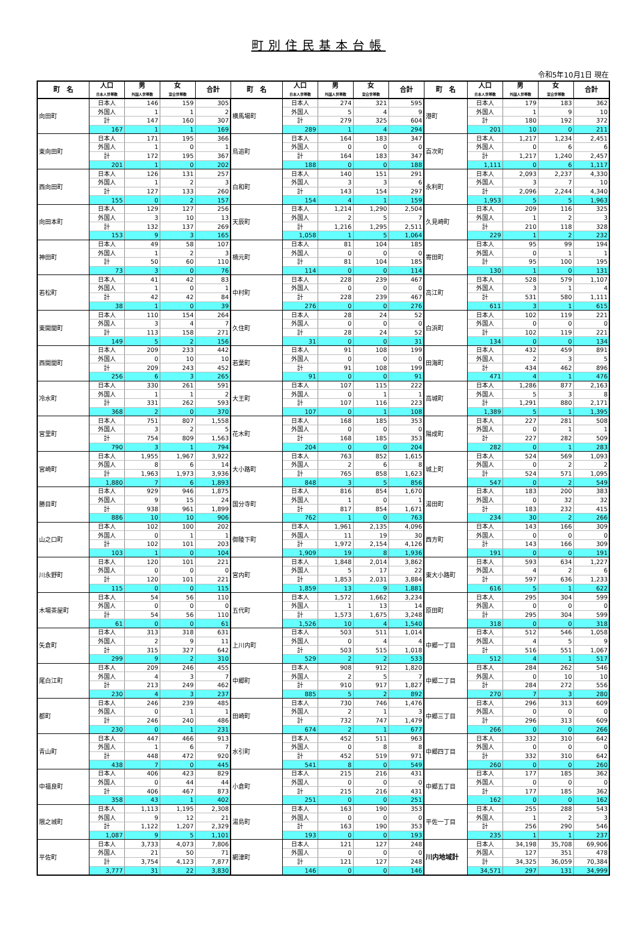町別住民基本台帳
令和5年10月1日 現在
| 町 名 | 人口 | 男 | 女 | 合計 | 町 名 | 人口 | 男 | 女 | 合計 | 町 名 | 人口 | 男 | 女 | 合計 |
| --- | --- | --- | --- | --- | --- | --- | --- | --- | --- | --- | --- | --- | --- | --- |
| | 日本人世帯数 | 外国人世帯数 | 混合世帯数 | | | 日本人世帯数 | 外国人世帯数 | 混合世帯数 | | | 日本人世帯数 | 外国人世帯数 | 混合世帯数 | |
| 向田町 | 日本人 | 146 | 159 | 305 | 横馬場町 | 日本人 | 274 | 321 | 595 | 港町 | 日本人 | 179 | 183 | 362 |
| | 外国人 | 1 | 1 | 2 | | 外国人 | 5 | 4 | 9 | | 外国人 | 1 | 9 | 10 |
| | 計 | 147 | 160 | 307 | | 計 | 279 | 325 | 604 | | 計 | 180 | 192 | 372 |
| | 167 | 1 | 1 | 169 | | 289 | 1 | 4 | 294 | | 201 | 10 | 0 | 211 |
| 東向田町 | 日本人 | 171 | 195 | 366 | 鳥追町 | 日本人 | 164 | 183 | 347 | 百次町 | 日本人 | 1,217 | 1,234 | 2,451 |
| | 外国人 | 1 | 0 | 1 | | 外国人 | 0 | 0 | 0 | | 外国人 | 0 | 6 | 6 |
| | 計 | 172 | 195 | 367 | | 計 | 164 | 183 | 347 | | 計 | 1,217 | 1,240 | 2,457 |
| | 201 | 1 | 0 | 202 | | 188 | 0 | 0 | 188 | | 1,111 | 0 | 6 | 1,117 |
| 西向田町 | 日本人 | 126 | 131 | 257 | 白和町 | 日本人 | 140 | 151 | 291 | 永利町 | 日本人 | 2,093 | 2,237 | 4,330 |
| | 外国人 | 1 | 2 | 3 | | 外国人 | 3 | 3 | 6 | | 外国人 | 3 | 7 | 10 |
| | 計 | 127 | 133 | 260 | | 計 | 143 | 154 | 297 | | 計 | 2,096 | 2,244 | 4,340 |
| | 155 | 0 | 2 | 157 | | 154 | 4 | 1 | 159 | | 1,953 | 5 | 5 | 1,963 |
| 向田本町 | 日本人 | 129 | 127 | 256 | 天辰町 | 日本人 | 1,214 | 1,290 | 2,504 | 久見崎町 | 日本人 | 209 | 116 | 325 |
| | 外国人 | 3 | 10 | 13 | | 外国人 | 2 | 5 | 7 | | 外国人 | 1 | 2 | 3 |
| | 計 | 132 | 137 | 269 | | 計 | 1,216 | 1,295 | 2,511 | | 計 | 210 | 118 | 328 |
| | 153 | 9 | 3 | 165 | | 1,058 | 1 | 5 | 1,064 | | 229 | 1 | 2 | 232 |
| 神田町 | 日本人 | 49 | 58 | 107 | 楠元町 | 日本人 | 81 | 104 | 185 | 寄田町 | 日本人 | 95 | 99 | 194 |
| | 外国人 | 1 | 2 | 3 | | 外国人 | 0 | 0 | 0 | | 外国人 | 0 | 1 | 1 |
| | 計 | 50 | 60 | 110 | | 計 | 81 | 104 | 185 | | 計 | 95 | 100 | 195 |
| | 73 | 3 | 0 | 76 | | 114 | 0 | 0 | 114 | | 130 | 1 | 0 | 131 |
| 若松町 | 日本人 | 41 | 42 | 83 | 中村町 | 日本人 | 228 | 239 | 467 | 高江町 | 日本人 | 528 | 579 | 1,107 |
| | 外国人 | 1 | 0 | 1 | | 外国人 | 0 | 0 | 0 | | 外国人 | 3 | 1 | 4 |
| | 計 | 42 | 42 | 84 | | 計 | 228 | 239 | 467 | | 計 | 531 | 580 | 1,111 |
| | 38 | 1 | 0 | 39 | | 276 | 0 | 0 | 276 | | 611 | 3 | 1 | 615 |
| 東開聞町 | 日本人 | 110 | 154 | 264 | 久住町 | 日本人 | 28 | 24 | 52 | 白浜町 | 日本人 | 102 | 119 | 221 |
| | 外国人 | 3 | 4 | 7 | | 外国人 | 0 | 0 | 0 | | 外国人 | 0 | 0 | 0 |
| | 計 | 113 | 158 | 271 | | 計 | 28 | 24 | 52 | | 計 | 102 | 119 | 221 |
| | 149 | 5 | 2 | 156 | | 31 | 0 | 0 | 31 | | 134 | 0 | 0 | 134 |
| 西開聞町 | 日本人 | 209 | 233 | 442 | 若葉町 | 日本人 | 91 | 108 | 199 | 田海町 | 日本人 | 432 | 459 | 891 |
| | 外国人 | 0 | 10 | 10 | | 外国人 | 0 | 0 | 0 | | 外国人 | 2 | 3 | 5 |
| | 計 | 209 | 243 | 452 | | 計 | 91 | 108 | 199 | | 計 | 434 | 462 | 896 |
| | 256 | 6 | 3 | 265 | | 91 | 0 | 0 | 91 | | 471 | 4 | 1 | 476 |
| 冷水町 | 日本人 | 330 | 261 | 591 | 大王町 | 日本人 | 107 | 115 | 222 | 高城町 | 日本人 | 1,286 | 877 | 2,163 |
| | 外国人 | 1 | 1 | 2 | | 外国人 | 0 | 1 | 1 | | 外国人 | 5 | 3 | 8 |
| | 計 | 331 | 262 | 593 | | 計 | 107 | 116 | 223 | | 計 | 1,291 | 880 | 2,171 |
| | 368 | 2 | 0 | 370 | | 107 | 0 | 1 | 108 | | 1,389 | 5 | 1 | 1,395 |
| 宮里町 | 日本人 | 751 | 807 | 1,558 | 花木町 | 日本人 | 168 | 185 | 353 | 陽成町 | 日本人 | 227 | 281 | 508 |
| | 外国人 | 3 | 2 | 5 | | 外国人 | 0 | 0 | 0 | | 外国人 | 0 | 1 | 1 |
| | 計 | 754 | 809 | 1,563 | | 計 | 168 | 185 | 353 | | 計 | 227 | 282 | 509 |
| | 790 | 3 | 1 | 794 | | 204 | 0 | 0 | 204 | | 282 | 0 | 1 | 283 |
| 宮崎町 | 日本人 | 1,955 | 1,967 | 3,922 | 大小路町 | 日本人 | 763 | 852 | 1,615 | 城上町 | 日本人 | 524 | 569 | 1,093 |
| | 外国人 | 8 | 6 | 14 | | 外国人 | 2 | 6 | 8 | | 外国人 | 0 | 2 | 2 |
| | 計 | 1,963 | 1,973 | 3,936 | | 計 | 765 | 858 | 1,623 | | 計 | 524 | 571 | 1,095 |
| | 1,880 | 7 | 6 | 1,893 | | 848 | 3 | 5 | 856 | | 547 | 0 | 2 | 549 |
| 勝目町 | 日本人 | 929 | 946 | 1,875 | 国分寺町 | 日本人 | 816 | 854 | 1,670 | 湯田町 | 日本人 | 183 | 200 | 383 |
| | 外国人 | 9 | 15 | 24 | | 外国人 | 1 | 0 | 1 | | 外国人 | 0 | 32 | 32 |
| | 計 | 938 | 961 | 1,899 | | 計 | 817 | 854 | 1,671 | | 計 | 183 | 232 | 415 |
| | 886 | 10 | 10 | 906 | | 762 | 1 | 0 | 763 | | 234 | 30 | 2 | 266 |
| 山之口町 | 日本人 | 102 | 100 | 202 | 御陵下町 | 日本人 | 1,961 | 2,135 | 4,096 | 西方町 | 日本人 | 143 | 166 | 309 |
| | 外国人 | 0 | 1 | 1 | | 外国人 | 11 | 19 | 30 | | 外国人 | 0 | 0 | 0 |
| | 計 | 102 | 101 | 203 | | 計 | 1,972 | 2,154 | 4,126 | | 計 | 143 | 166 | 309 |
| | 103 | 1 | 0 | 104 | | 1,909 | 19 | 8 | 1,936 | | 191 | 0 | 0 | 191 |
| 川永野町 | 日本人 | 120 | 101 | 221 | 宮内町 | 日本人 | 1,848 | 2,014 | 3,862 | 東大小路町 | 日本人 | 593 | 634 | 1,227 |
| | 外国人 | 0 | 0 | 0 | | 外国人 | 5 | 17 | 22 | | 外国人 | 4 | 2 | 6 |
| | 計 | 120 | 101 | 221 | | 計 | 1,853 | 2,031 | 3,884 | | 計 | 597 | 636 | 1,233 |
| | 115 | 0 | 0 | 115 | | 1,859 | 13 | 9 | 1,881 | | 616 | 5 | 1 | 622 |
| 木場茶屋町 | 日本人 | 54 | 56 | 110 | 五代町 | 日本人 | 1,572 | 1,662 | 3,234 | 原田町 | 日本人 | 295 | 304 | 599 |
| | 外国人 | 0 | 0 | 0 | | 外国人 | 1 | 13 | 14 | | 外国人 | 0 | 0 | 0 |
| | 計 | 54 | 56 | 110 | | 計 | 1,573 | 1,675 | 3,248 | | 計 | 295 | 304 | 599 |
| | 61 | 0 | 0 | 61 | | 1,526 | 10 | 4 | 1,540 | | 318 | 0 | 0 | 318 |
| 矢倉町 | 日本人 | 313 | 318 | 631 | 上川内町 | 日本人 | 503 | 511 | 1,014 | 中郷一丁目 | 日本人 | 512 | 546 | 1,058 |
| | 外国人 | 2 | 9 | 11 | | 外国人 | 0 | 4 | 4 | | 外国人 | 4 | 5 | 9 |
| | 計 | 315 | 327 | 642 | | 計 | 503 | 515 | 1,018 | | 計 | 516 | 551 | 1,067 |
| | 299 | 9 | 2 | 310 | | 529 | 2 | 2 | 533 | | 512 | 4 | 1 | 517 |
| 尾白江町 | 日本人 | 209 | 246 | 455 | 中郷町 | 日本人 | 908 | 912 | 1,820 | 中郷二丁目 | 日本人 | 284 | 262 | 546 |
| | 外国人 | 4 | 3 | 7 | | 外国人 | 2 | 5 | 7 | | 外国人 | 0 | 10 | 10 |
| | 計 | 213 | 249 | 462 | | 計 | 910 | 917 | 1,827 | | 計 | 284 | 272 | 556 |
| | 230 | 4 | 3 | 237 | | 885 | 5 | 2 | 892 | | 270 | 7 | 3 | 280 |
| 都町 | 日本人 | 246 | 239 | 485 | 田崎町 | 日本人 | 730 | 746 | 1,476 | 中郷三丁目 | 日本人 | 296 | 313 | 609 |
| | 外国人 | 0 | 1 | 1 | | 外国人 | 2 | 1 | 3 | | 外国人 | 0 | 0 | 0 |
| | 計 | 246 | 240 | 486 | | 計 | 732 | 747 | 1,479 | | 計 | 296 | 313 | 609 |
| | 230 | 0 | 1 | 231 | | 674 | 2 | 1 | 677 | | 266 | 0 | 0 | 266 |
| 青山町 | 日本人 | 447 | 466 | 913 | 水引町 | 日本人 | 452 | 511 | 963 | 中郷四丁目 | 日本人 | 332 | 310 | 642 |
| | 外国人 | 1 | 6 | 7 | | 外国人 | 0 | 8 | 8 | | 外国人 | 0 | 0 | 0 |
| | 計 | 448 | 472 | 920 | | 計 | 452 | 519 | 971 | | 計 | 332 | 310 | 642 |
| | 438 | 7 | 0 | 445 | | 541 | 8 | 0 | 549 | | 260 | 0 | 0 | 260 |
| 中福良町 | 日本人 | 406 | 423 | 829 | 小倉町 | 日本人 | 215 | 216 | 431 | 中郷五丁目 | 日本人 | 177 | 185 | 362 |
| | 外国人 | 0 | 44 | 44 | | 外国人 | 0 | 0 | 0 | | 外国人 | 0 | 0 | 0 |
| | 計 | 406 | 467 | 873 | | 計 | 215 | 216 | 431 | | 計 | 177 | 185 | 362 |
| | 358 | 43 | 1 | 402 | | 251 | 0 | 0 | 251 | | 162 | 0 | 0 | 162 |
| 隈之城町 | 日本人 | 1,113 | 1,195 | 2,308 | 湯島町 | 日本人 | 163 | 190 | 353 | 平佐一丁目 | 日本人 | 255 | 288 | 543 |
| | 外国人 | 9 | 12 | 21 | | 外国人 | 0 | 0 | 0 | | 外国人 | 1 | 2 | 3 |
| | 計 | 1,122 | 1,207 | 2,329 | | 計 | 163 | 190 | 353 | | 計 | 256 | 290 | 546 |
| | 1,087 | 9 | 5 | 1,101 | | 193 | 0 | 0 | 193 | | 235 | 1 | 1 | 237 |
| 平佐町 | 日本人 | 3,733 | 4,073 | 7,806 | 網津町 | 日本人 | 121 | 127 | 248 | 川内地域計 | 日本人 | 34,198 | 35,708 | 69,906 |
| | 外国人 | 21 | 50 | 71 | | 外国人 | 0 | 0 | 0 | | 外国人 | 127 | 351 | 478 |
| | 計 | 3,754 | 4,123 | 7,877 | | 計 | 121 | 127 | 248 | | 計 | 34,325 | 36,059 | 70,384 |
| | 3,777 | 31 | 22 | 3,830 | | 146 | 0 | 0 | 146 | | 34,571 | 297 | 131 | 34,999 |